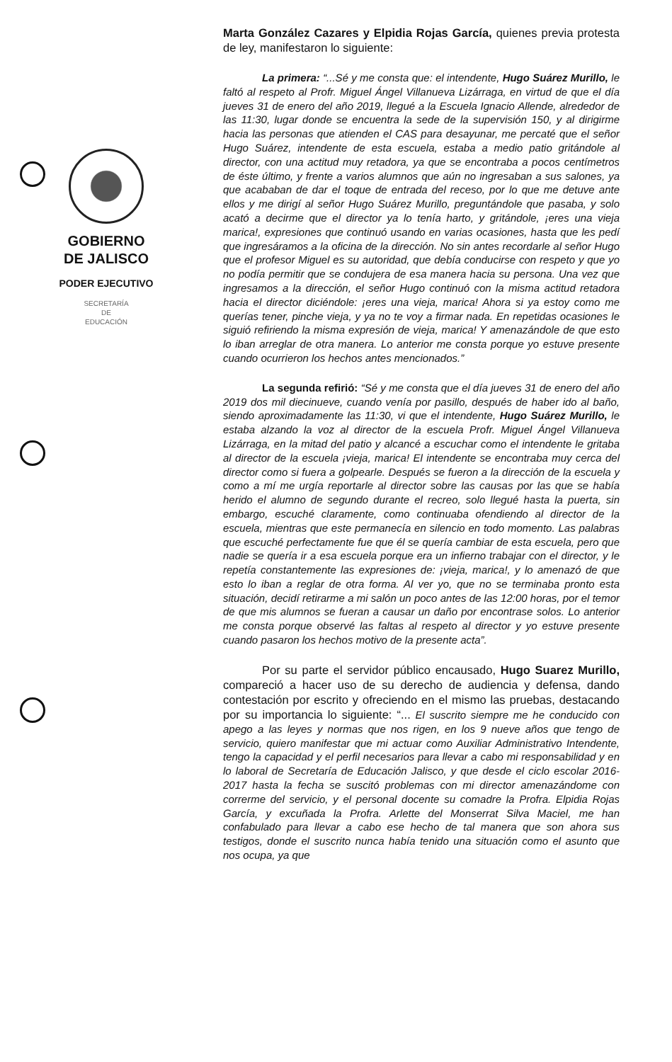GOBIERNO
DE JALISCO
PODER EJECUTIVO
SECRETARÍA
DE
EDUCACIÓN
Marta González Cazares y Elpidia Rojas García, quienes previa protesta de ley, manifestaron lo siguiente:
La primera: “...Sé y me consta que: el intendente, Hugo Suárez Murillo, le faltó al respeto al Profr. Miguel Ángel Villanueva Lizárraga, en virtud de que el día jueves 31 de enero del año 2019, llegué a la Escuela Ignacio Allende, alrededor de las 11:30, lugar donde se encuentra la sede de la supervisión 150, y al dirigirme hacia las personas que atienden el CAS para desayunar, me percaté que el señor Hugo Suárez, intendente de esta escuela, estaba a medio patio gritándole al director, con una actitud muy retadora, ya que se encontraba a pocos centímetros de éste último, y frente a varios alumnos que aún no ingresaban a sus salones, ya que acababan de dar el toque de entrada del receso, por lo que me detuve ante ellos y me dirigí al señor Hugo Suárez Murillo, preguntándole que pasaba, y solo acató a decirme que el director ya lo tenía harto, y gritándole, ¡eres una vieja marica!, expresiones que continuó usando en varias ocasiones, hasta que les pedí que ingresáramos a la oficina de la dirección. No sin antes recordarle al señor Hugo que el profesor Miguel es su autoridad, que debía conducirse con respeto y que yo no podía permitir que se condujera de esa manera hacia su persona. Una vez que ingresamos a la dirección, el señor Hugo continuó con la misma actitud retadora hacia el director diciéndole: ¡eres una vieja, marica! Ahora si ya estoy como me querías tener, pinche vieja, y ya no te voy a firmar nada. En repetidas ocasiones le siguió refiriendo la misma expresión de vieja, marica! Y amenazándole de que esto lo iban arreglar de otra manera. Lo anterior me consta porque yo estuve presente cuando ocurrieron los hechos antes mencionados.”
La segunda refirió: “Sé y me consta que el día jueves 31 de enero del año 2019 dos mil diecinueve, cuando venía por pasillo, después de haber ido al baño, siendo aproximadamente las 11:30, vi que el intendente, Hugo Suárez Murillo, le estaba alzando la voz al director de la escuela Profr. Miguel Ángel Villanueva Lizárraga, en la mitad del patio y alcancé a escuchar como el intendente le gritaba al director de la escuela ¡vieja, marica! El intendente se encontraba muy cerca del director como si fuera a golpearle. Después se fueron a la dirección de la escuela y como a mí me urgía reportarle al director sobre las causas por las que se había herido el alumno de segundo durante el recreo, solo llegué hasta la puerta, sin embargo, escuché claramente, como continuaba ofendiendo al director de la escuela, mientras que este permanecía en silencio en todo momento. Las palabras que escuché perfectamente fue que él se quería cambiar de esta escuela, pero que nadie se quería ir a esa escuela porque era un infierno trabajar con el director, y le repetía constantemente las expresiones de: ¡vieja, marica!, y lo amenazó de que esto lo iban a reglar de otra forma. Al ver yo, que no se terminaba pronto esta situación, decidí retirarme a mi salón un poco antes de las 12:00 horas, por el temor de que mis alumnos se fueran a causar un daño por encontrase solos. Lo anterior me consta porque observé las faltas al respeto al director y yo estuve presente cuando pasaron los hechos motivo de la presente acta”.
Por su parte el servidor público encausado, Hugo Suarez Murillo, compareció a hacer uso de su derecho de audiencia y defensa, dando contestación por escrito y ofreciendo en el mismo las pruebas, destacando por su importancia lo siguiente: “... El suscrito siempre me he conducido con apego a las leyes y normas que nos rigen, en los 9 nueve años que tengo de servicio, quiero manifestar que mi actuar como Auxiliar Administrativo Intendente, tengo la capacidad y el perfil necesarios para llevar a cabo mi responsabilidad y en lo laboral de Secretaría de Educación Jalisco, y que desde el ciclo escolar 2016-2017 hasta la fecha se suscitó problemas con mi director amenazándome con correrme del servicio, y el personal docente su comadre la Profra. Elpidia Rojas García, y excuñada la Profra. Arlette del Monserrat Silva Maciel, me han confabulado para llevar a cabo ese hecho de tal manera que son ahora sus testigos, donde el suscrito nunca había tenido una situación como el asunto que nos ocupa, ya que